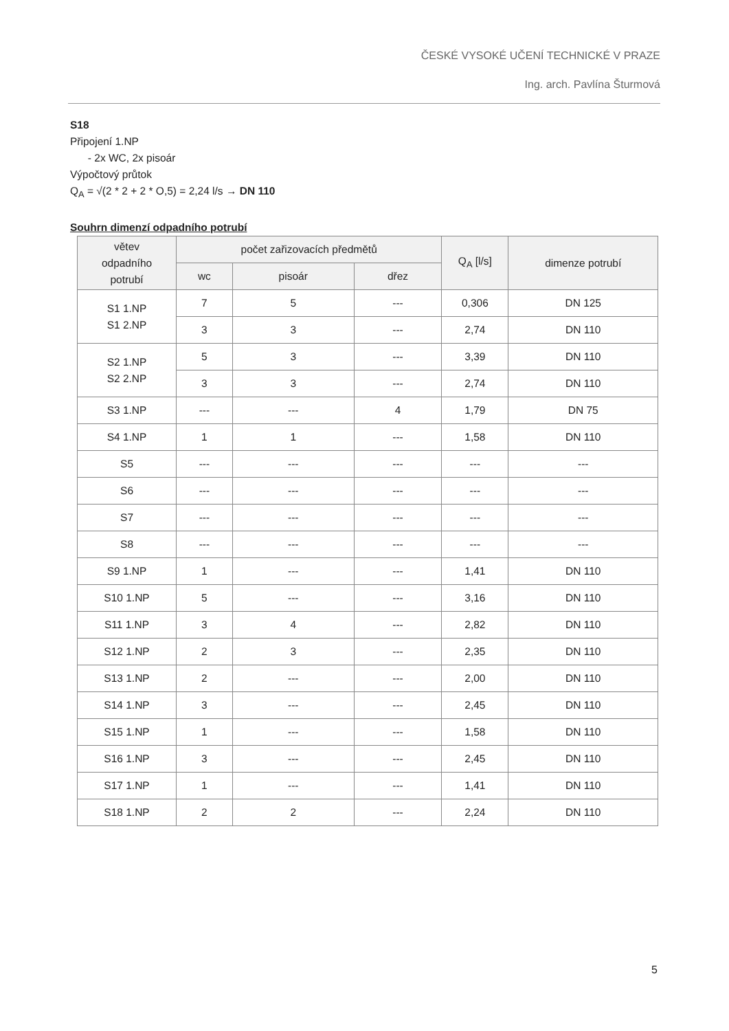ČESKÉ VYSOKÉ UČENÍ TECHNICKÉ V PRAZE
Ing. arch. Pavlína Šturmová
S18
Připojení 1.NP
- 2x WC, 2x pisoár
Výpočtový průtok
Q<sub>A</sub> = √(2 * 2 + 2 * O,5) = 2,24 l/s → DN 110
Souhrn dimenzí odpadního potrubí
| větev odpadního potrubí | počet zařizovacích předmětů | | | Q<sub>A</sub> [l/s] | dimenze potrubí |
| --- | --- | --- | --- | --- | --- |
| | wc | pisoár | dřez | | |
| S1 1.NP S1 2.NP | 7 | 5 | --- | 0,306 | DN 125 |
| | 3 | 3 | --- | 2,74 | DN 110 |
| S2 1.NP S2 2.NP | 5 | 3 | --- | 3,39 | DN 110 |
| | 3 | 3 | --- | 2,74 | DN 110 |
| S3 1.NP | --- | --- | 4 | 1,79 | DN 75 |
| S4 1.NP | 1 | 1 | --- | 1,58 | DN 110 |
| S5 | --- | --- | --- | --- | --- |
| S6 | --- | --- | --- | --- | --- |
| S7 | --- | --- | --- | --- | --- |
| S8 | --- | --- | --- | --- | --- |
| S9 1.NP | 1 | --- | --- | 1,41 | DN 110 |
| S10 1.NP | 5 | --- | --- | 3,16 | DN 110 |
| S11 1.NP | 3 | 4 | --- | 2,82 | DN 110 |
| S12 1.NP | 2 | 3 | --- | 2,35 | DN 110 |
| S13 1.NP | 2 | --- | --- | 2,00 | DN 110 |
| S14 1.NP | 3 | --- | --- | 2,45 | DN 110 |
| S15 1.NP | 1 | --- | --- | 1,58 | DN 110 |
| S16 1.NP | 3 | --- | --- | 2,45 | DN 110 |
| S17 1.NP | 1 | --- | --- | 1,41 | DN 110 |
| S18 1.NP | 2 | 2 | --- | 2,24 | DN 110 |
5